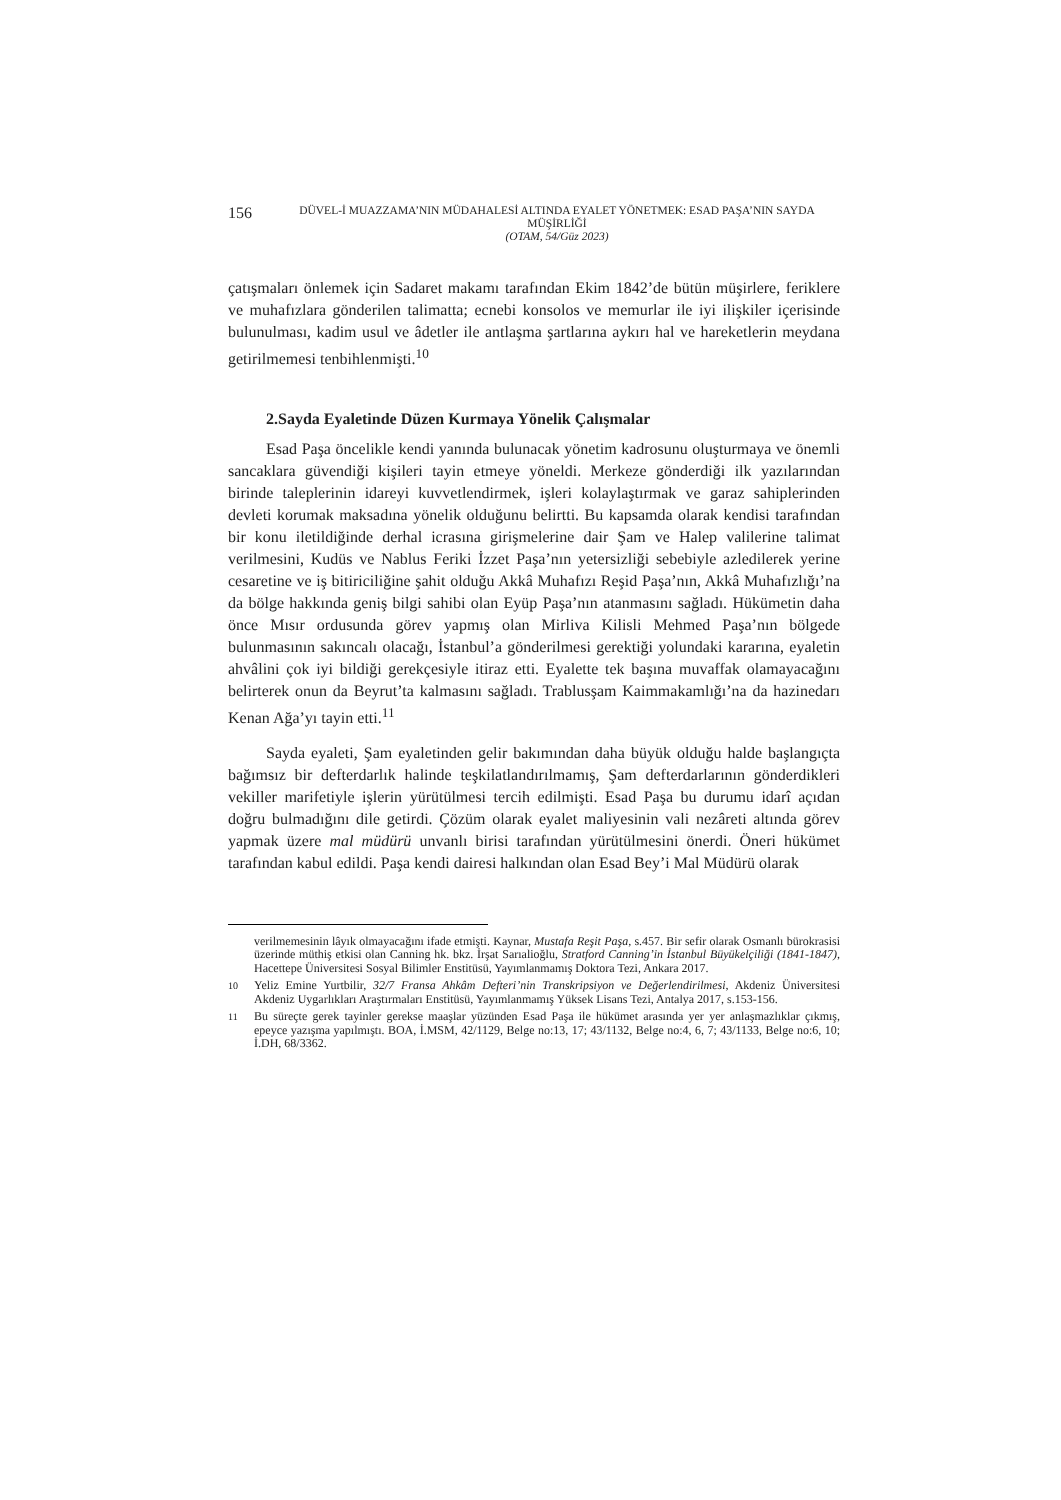156
DÜVEL-İ MUAZZAMA’NIN MÜDAHALESİ ALTINDA EYALET YÖNETMEK: ESAD PAŞA’NIN SAYDA MÜŞİRLİĞİ
(OTAM, 54/Güz 2023)
çatışmaları önlemek için Sadaret makamı tarafından Ekim 1842’de bütün müşirlere, feriklere ve muhafızlara gönderilen talimatta; ecnebi konsolos ve memurlar ile iyi ilişkiler içerisinde bulunulması, kadim usul ve âdetler ile antlaşma şartlarına aykırı hal ve hareketlerin meydana getirilmemesi tenbihlenmişti.<sup>10</sup>
2.Sayda Eyaletinde Düzen Kurmaya Yönelik Çalışmalar
Esad Paşa öncelikle kendi yanında bulunacak yönetim kadrosunu oluşturmaya ve önemli sancaklara güvendiği kişileri tayin etmeye yöneldi. Merkeze gönderdiği ilk yazılarından birinde taleplerinin idareyi kuvvetlendirmek, işleri kolaylaştırmak ve garaz sahiplerinden devleti korumak maksadına yönelik olduğunu belirtti. Bu kapsamda olarak kendisi tarafından bir konu iletildiğinde derhal icrasına girişmelerine dair Şam ve Halep valilerine talimat verilmesini, Kudüs ve Nablus Feriki İzzet Paşa’nın yetersizliği sebebiyle azledilerek yerine cesaretine ve iş bitiriciliğine şahit olduğu Akkâ Muhafızı Reşid Paşa’nın, Akkâ Muhafızlığı’na da bölge hakkında geniş bilgi sahibi olan Eyüp Paşa’nın atanmasını sağladı. Hükümetin daha önce Mısır ordusunda görev yapmış olan Mirliva Kilisli Mehmed Paşa’nın bölgede bulunmasının sakıncalı olacağı, İstanbul’a gönderilmesi gerektiği yolundaki kararına, eyaletin ahvâlini çok iyi bildiği gerekçesiyle itiraz etti. Eyalette tek başına muvaffak olamayacağını belirterek onun da Beyrut’ta kalmasını sağladı. Trablusşam Kaimmakamlığı’na da hazinedarı Kenan Ağa’yı tayin etti.<sup>11</sup>
Sayda eyaleti, Şam eyaletinden gelir bakımından daha büyük olduğu halde başlangıçta bağımsız bir defterdarlık halinde teşkilatlandırılmamış, Şam defterdarlarının gönderdikleri vekiller marifetiyle işlerin yürütülmesi tercih edilmişti. Esad Paşa bu durumu idarî açıdan doğru bulmadığını dile getirdi. Çözüm olarak eyalet maliyesinin vali nezâreti altında görev yapmak üzere mal müdürü unvanlı birisi tarafından yürütülmesini önerdi. Öneri hükümet tarafından kabul edildi. Paşa kendi dairesi halkından olan Esad Bey’i Mal Müdürü olarak
verilmemesinin lâyık olmayacağını ifade etmişti. Kaynar, Mustafa Reşit Paşa, s.457. Bir sefir olarak Osmanlı bürokrasisi üzerinde müthiş etkisi olan Canning hk. bkz. İrşat Sarıalioğlu, Stratford Canning’in İstanbul Büyükelçiliği (1841-1847), Hacettepe Üniversitesi Sosyal Bilimler Enstitüsü, Yayımlanmamış Doktora Tezi, Ankara 2017.
<sup>10</sup> Yeliz Emine Yurtbilir, 32/7 Fransa Ahkâm Defteri’nin Transkripsiyon ve Değerlendirilmesi, Akdeniz Üniversitesi Akdeniz Uygarlıkları Araştırmaları Enstitüsü, Yayımlanmamış Yüksek Lisans Tezi, Antalya 2017, s.153-156.
<sup>11</sup> Bu süreçte gerek tayinler gerekse maaşlar yüzünden Esad Paşa ile hükümet arasında yer yer anlaşmazlıklar çıkmış, epeyce yazışma yapılmıştı. BOA, İ.MSM, 42/1129, Belge no:13, 17; 43/1132, Belge no:4, 6, 7; 43/1133, Belge no:6, 10; İ.DH, 68/3362.